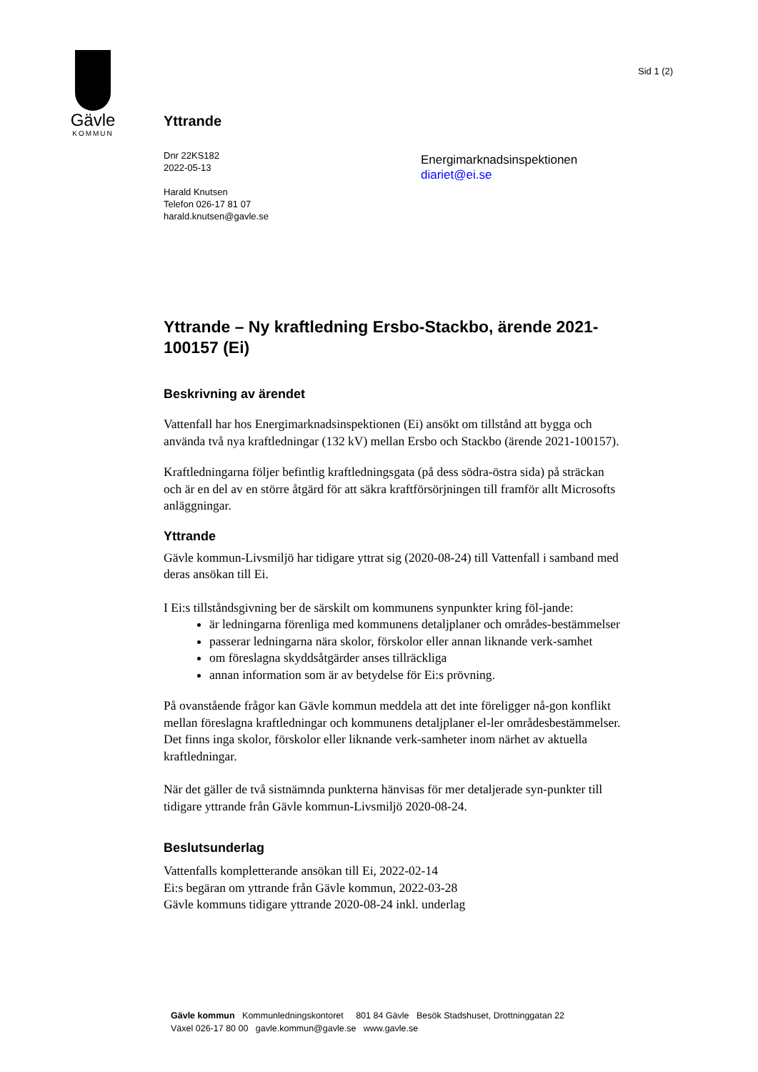Gävle
KOMMUN
Sid 1 (2)
Yttrande
Dnr 22KS182
2022-05-13
Harald Knutsen
Telefon 026-17 81 07
harald.knutsen@gavle.se
Energimarknadsinspektionen
diariet@ei.se
Yttrande – Ny kraftledning Ersbo-Stackbo, ärende 2021-100157 (Ei)
Beskrivning av ärendet
Vattenfall har hos Energimarknadsinspektionen (Ei) ansökt om tillstånd att bygga och använda två nya kraftledningar (132 kV) mellan Ersbo och Stackbo (ärende 2021-100157).
Kraftledningarna följer befintlig kraftledningsgata (på dess södra-östra sida) på sträckan och är en del av en större åtgärd för att säkra kraftförsörjningen till framför allt Microsofts anläggningar.
Yttrande
Gävle kommun-Livsmiljö har tidigare yttrat sig (2020-08-24) till Vattenfall i samband med deras ansökan till Ei.
I Ei:s tillståndsgivning ber de särskilt om kommunens synpunkter kring föl-jande:
är ledningarna förenliga med kommunens detaljplaner och områdes-bestämmelser
passerar ledningarna nära skolor, förskolor eller annan liknande verk-samhet
om föreslagna skyddsåtgärder anses tillräckliga
annan information som är av betydelse för Ei:s prövning.
På ovanstående frågor kan Gävle kommun meddela att det inte föreligger nå-gon konflikt mellan föreslagna kraftledningar och kommunens detaljplaner el-ler områdesbestämmelser. Det finns inga skolor, förskolor eller liknande verk-samheter inom närhet av aktuella kraftledningar.
När det gäller de två sistnämnda punkterna hänvisas för mer detaljerade syn-punkter till tidigare yttrande från Gävle kommun-Livsmiljö 2020-08-24.
Beslutsunderlag
Vattenfalls kompletterande ansökan till Ei, 2022-02-14
Ei:s begäran om yttrande från Gävle kommun, 2022-03-28
Gävle kommuns tidigare yttrande 2020-08-24 inkl. underlag
Gävle kommun Kommunledningskontoret 801 84 Gävle Besök Stadshuset, Drottninggatan 22
Växel 026-17 80 00 gavle.kommun@gavle.se www.gavle.se